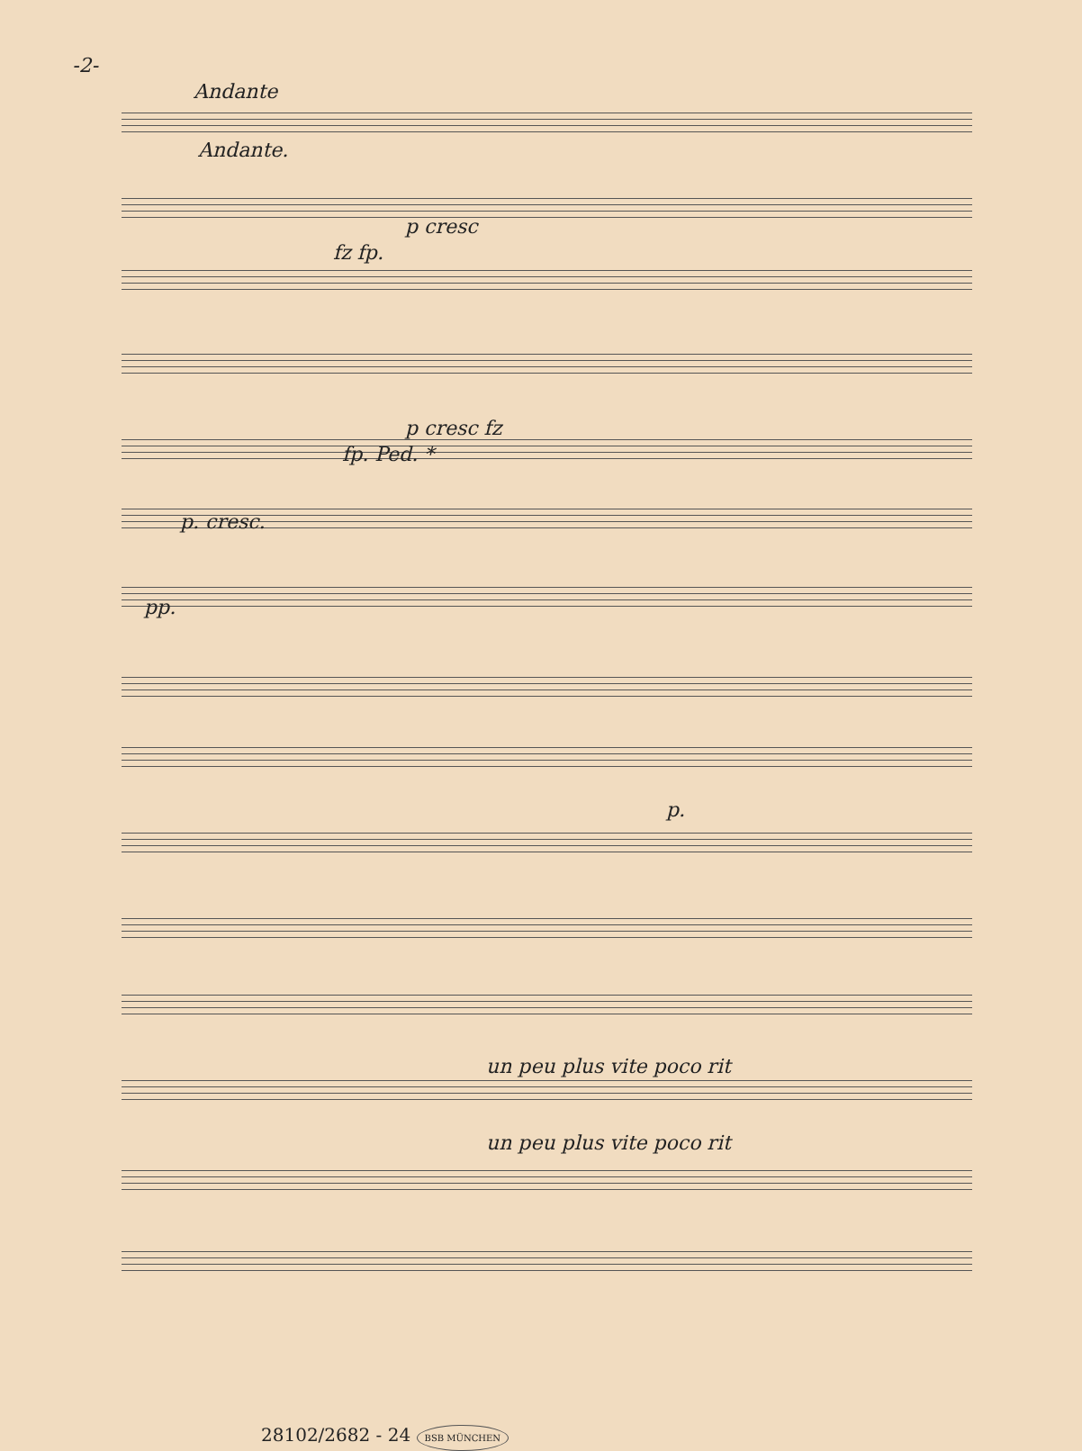-2-
Andante
Andante.
p cresc
fz fp.
p cresc fz
fp. Ped. *
p. cresc.
pp.
p.
un peu plus vite poco rit
un peu plus vite poco rit
28102/2682 - 24 BSB MÜNCHEN